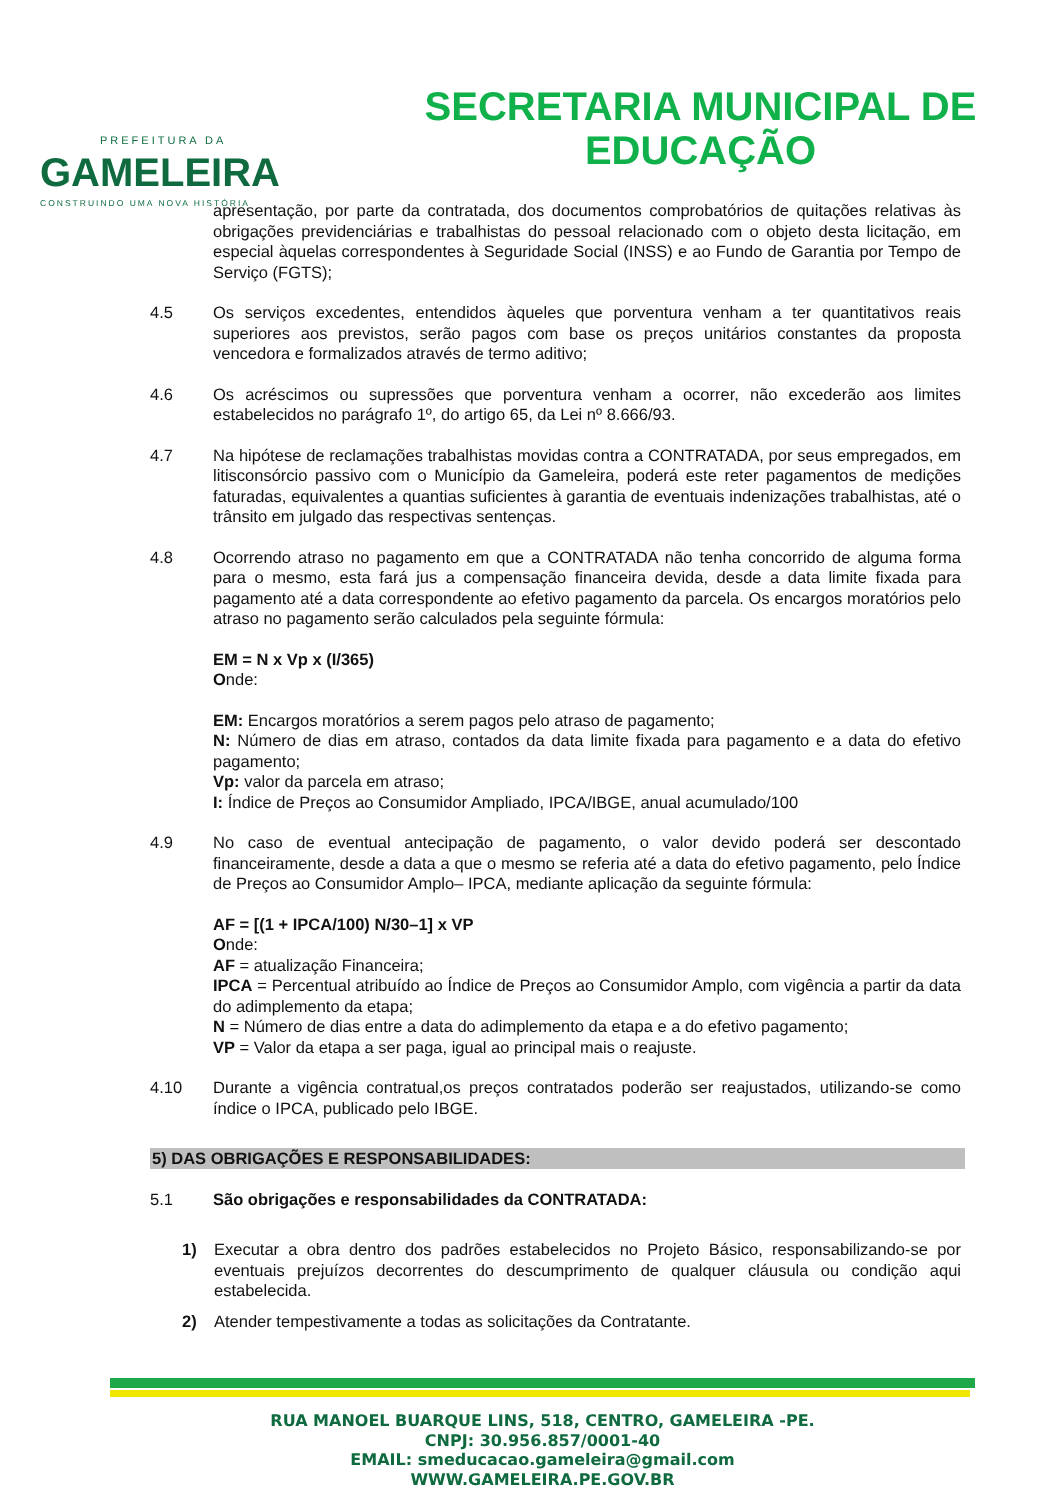PREFEITURA DA
GAMELEIRA
CONSTRUINDO UMA NOVA HISTÓRIA
SECRETARIA MUNICIPAL DE
EDUCAÇÃO
apresentação, por parte da contratada, dos documentos comprobatórios de quitações relativas às obrigações previdenciárias e trabalhistas do pessoal relacionado com o objeto desta licitação, em especial àquelas correspondentes à Seguridade Social (INSS) e ao Fundo de Garantia por Tempo de Serviço (FGTS);
4.5 Os serviços excedentes, entendidos àqueles que porventura venham a ter quantitativos reais superiores aos previstos, serão pagos com base os preços unitários constantes da proposta vencedora e formalizados através de termo aditivo;
4.6 Os acréscimos ou supressões que porventura venham a ocorrer, não excederão aos limites estabelecidos no parágrafo 1º, do artigo 65, da Lei nº 8.666/93.
4.7 Na hipótese de reclamações trabalhistas movidas contra a CONTRATADA, por seus empregados, em litisconsórcio passivo com o Município da Gameleira, poderá este reter pagamentos de medições faturadas, equivalentes a quantias suficientes à garantia de eventuais indenizações trabalhistas, até o trânsito em julgado das respectivas sentenças.
4.8 Ocorrendo atraso no pagamento em que a CONTRATADA não tenha concorrido de alguma forma para o mesmo, esta fará jus a compensação financeira devida, desde a data limite fixada para pagamento até a data correspondente ao efetivo pagamento da parcela. Os encargos moratórios pelo atraso no pagamento serão calculados pela seguinte fórmula:
EM = N x Vp x (I/365)
Onde:
EM: Encargos moratórios a serem pagos pelo atraso de pagamento;
N: Número de dias em atraso, contados da data limite fixada para pagamento e a data do efetivo pagamento;
Vp: valor da parcela em atraso;
I: Índice de Preços ao Consumidor Ampliado, IPCA/IBGE, anual acumulado/100
4.9 No caso de eventual antecipação de pagamento, o valor devido poderá ser descontado financeiramente, desde a data a que o mesmo se referia até a data do efetivo pagamento, pelo Índice de Preços ao Consumidor Amplo– IPCA, mediante aplicação da seguinte fórmula:
AF = [(1 + IPCA/100) N/30–1] x VP
Onde:
AF = atualização Financeira;
IPCA = Percentual atribuído ao Índice de Preços ao Consumidor Amplo, com vigência a partir da data do adimplemento da etapa;
N = Número de dias entre a data do adimplemento da etapa e a do efetivo pagamento;
VP = Valor da etapa a ser paga, igual ao principal mais o reajuste.
4.10 Durante a vigência contratual,os preços contratados poderão ser reajustados, utilizando-se como índice o IPCA, publicado pelo IBGE.
5) DAS OBRIGAÇÕES E RESPONSABILIDADES:
5.1 São obrigações e responsabilidades da CONTRATADA:
1) Executar a obra dentro dos padrões estabelecidos no Projeto Básico, responsabilizando-se por eventuais prejuízos decorrentes do descumprimento de qualquer cláusula ou condição aqui estabelecida.
2) Atender tempestivamente a todas as solicitações da Contratante.
RUA MANOEL BUARQUE LINS, 518, CENTRO, GAMELEIRA -PE.
CNPJ: 30.956.857/0001-40
EMAIL: smeducacao.gameleira@gmail.com
WWW.GAMELEIRA.PE.GOV.BR